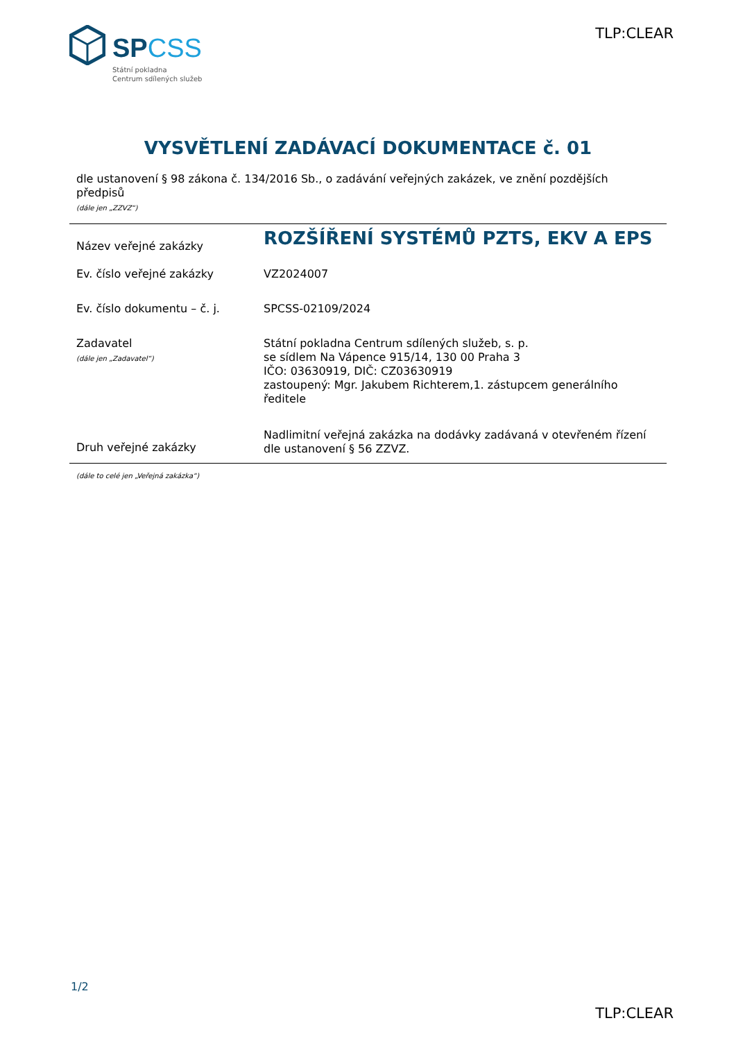SPCSS
Státní pokladna
Centrum sdílených služeb
TLP:CLEAR
VYSVĚTLENÍ ZADÁVACÍ DOKUMENTACE č. 01
dle ustanovení § 98 zákona č. 134/2016 Sb., o zadávání veřejných zakázek, ve znění pozdějších předpisů
(dále jen „ZZVZ“)
| Název veřejné zakázky | ROZŠÍŘENÍ SYSTÉMŮ PZTS, EKV A EPS |
| Ev. číslo veřejné zakázky | VZ2024007 |
| Ev. číslo dokumentu – č. j. | SPCSS-02109/2024 |
| Zadavatel (dále jen „Zadavatel“) | Státní pokladna Centrum sdílených služeb, s. p. se sídlem Na Vápence 915/14, 130 00 Praha 3 IČO: 03630919, DIČ: CZ03630919 zastoupený: Mgr. Jakubem Richterem,1. zástupcem generálního ředitele |
| Druh veřejné zakázky | Nadlimitní veřejná zakázka na dodávky zadávaná v otevřeném řízení dle ustanovení § 56 ZZVZ. |
(dále to celé jen „Veřejná zakázka“)
1/2
TLP:CLEAR